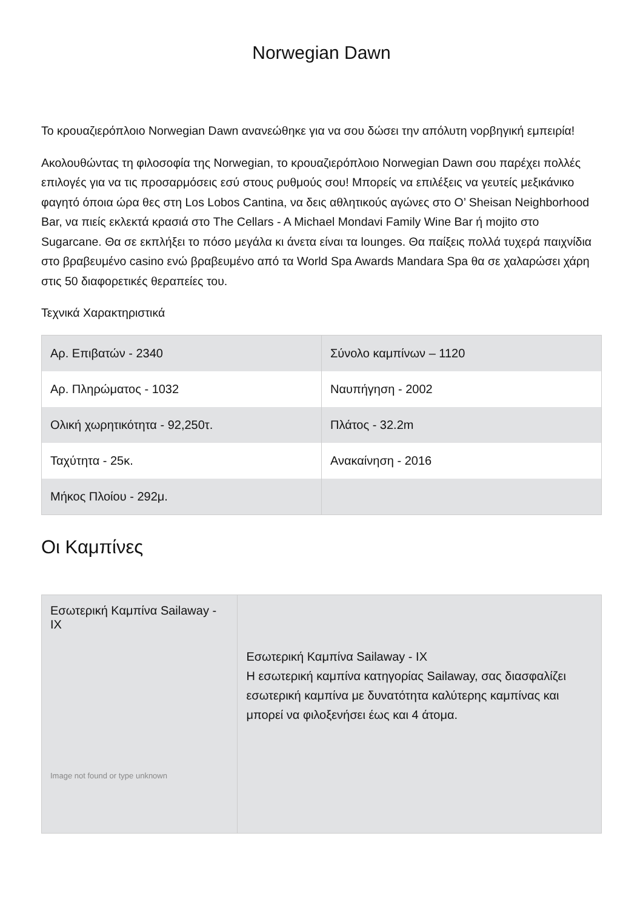Norwegian Dawn
Το κρουαζιερόπλοιο Norwegian Dawn ανανεώθηκε για να σου δώσει την απόλυτη νορβηγική εμπειρία!
Ακολουθώντας τη φιλοσοφία της Norwegian, το κρουαζιερόπλοιο Norwegian Dawn σου παρέχει πολλές επιλογές για να τις προσαρμόσεις εσύ στους ρυθμούς σου! Μπορείς να επιλέξεις να γευτείς μεξικάνικο φαγητό όποια ώρα θες στη Los Lobos Cantina, να δεις αθλητικούς αγώνες στο O’ Sheisan Neighborhood Bar, να πιείς εκλεκτά κρασιά στο The Cellars - A Michael Mondavi Family Wine Bar ή mojito στο Sugarcane. Θα σε εκπλήξει το πόσο μεγάλα κι άνετα είναι τα lounges. Θα παίξεις πολλά τυχερά παιχνίδια στο βραβευμένο casino ενώ βραβευμένο από τα World Spa Awards Mandara Spa θα σε χαλαρώσει χάρη στις 50 διαφορετικές θεραπείες του.
Τεχνικά Χαρακτηριστικά
| Αρ. Επιβατών - 2340 | Σύνολο καμπίνων – 1120 |
| Αρ. Πληρώματος - 1032 | Ναυπήγηση - 2002 |
| Ολική χωρητικότητα - 92,250τ. | Πλάτος - 32.2m |
| Ταχύτητα - 25κ. | Ανακαίνηση - 2016 |
| Μήκος Πλοίου - 292μ. | |
Οι Καμπίνες
| Εσωτερική Καμπίνα Sailaway - IX Image not found or type unknown | Εσωτερική Καμπίνα Sailaway - IX Η εσωτερική καμπίνα κατηγορίας Sailaway, σας διασφαλίζει εσωτερική καμπίνα με δυνατότητα καλύτερης καμπίνας και μπορεί να φιλοξενήσει έως και 4 άτομα. |